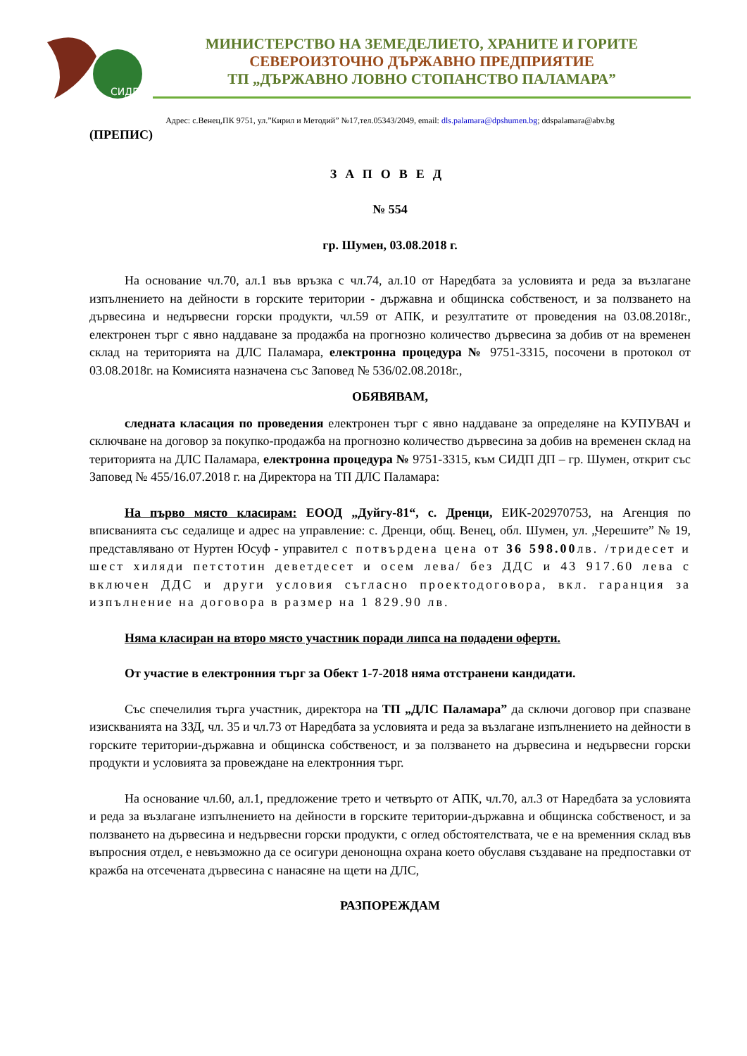СИДП
МИНИСТЕРСТВО НА ЗЕМЕДЕЛИЕТО, ХРАНИТЕ И ГОРИТЕ
СЕВЕРОИЗТОЧНО ДЪРЖАВНО ПРЕДПРИЯТИЕ
ТП „ДЪРЖАВНО ЛОВНО СТОПАНСТВО ПАЛАМАРА”
Адрес: с.Венец,ПК 9751, ул.”Кирил и Методий” №17,тел.05343/2049, email: dls.palamara@dpshumen.bg; ddspalamara@abv.bg
(ПРЕПИС)
ЗАПОВЕД
№ 554
гр. Шумен, 03.08.2018 г.
На основание чл.70, ал.1 във връзка с чл.74, ал.10 от Наредбата за условията и реда за възлагане изпълнението на дейности в горските територии - държавна и общинска собственост, и за ползването на дървесина и недървесни горски продукти, чл.59 от АПК, и резултатите от проведения на 03.08.2018г., електронен търг с явно наддаване за продажба на прогнозно количество дървесина за добив от на временен склад на територията на ДЛС Паламара, електронна процедура № 9751-3315, посочени в протокол от 03.08.2018г. на Комисията назначена със Заповед № 536/02.08.2018г.,
ОБЯВЯВАМ,
следната класация по проведения електронен търг с явно наддаване за определяне на КУПУВАЧ и сключване на договор за покупко-продажба на прогнозно количество дървесина за добив на временен склад на територията на ДЛС Паламара, електронна процедура № 9751-3315, към СИДП ДП – гр. Шумен, открит със Заповед № 455/16.07.2018 г. на Директора на ТП ДЛС Паламара:
На първо място класирам: ЕООД „Дуйгу-81“, с. Дренци, ЕИК-202970753, на Агенция по вписванията със седалище и адрес на управление: с. Дренци, общ. Венец, обл. Шумен, ул. „Черешите” № 19, представлявано от Нуртен Юсуф - управител с потвърдена цена от 36 598.00лв. /тридесет и шест хиляди петстотин деветдесет и осем лева/ без ДДС и 43 917.60 лева с включен ДДС и други условия съгласно проектодоговора, вкл. гаранция за изпълнение на договора в размер на 1 829.90 лв.
Няма класиран на второ място участник поради липса на подадени оферти.
От участие в електронния търг за Обект 1-7-2018 няма отстранени кандидати.
Със спечелилия търга участник, директора на ТП „ДЛС Паламара” да сключи договор при спазване изискванията на ЗЗД, чл. 35 и чл.73 от Наредбата за условията и реда за възлагане изпълнението на дейности в горските територии-държавна и общинска собственост, и за ползването на дървесина и недървесни горски продукти и условията за провеждане на електронния търг.
На основание чл.60, ал.1, предложение трето и четвърто от АПК, чл.70, ал.3 от Наредбата за условията и реда за възлагане изпълнението на дейности в горските територии-държавна и общинска собственост, и за ползването на дървесина и недървесни горски продукти, с оглед обстоятелствата, че е на временния склад във въпросния отдел, е невъзможно да се осигури денонощна охрана което обуславя създаване на предпоставки от кражба на отсечената дървесина с нанасяне на щети на ДЛС,
РАЗПОРЕЖДАМ